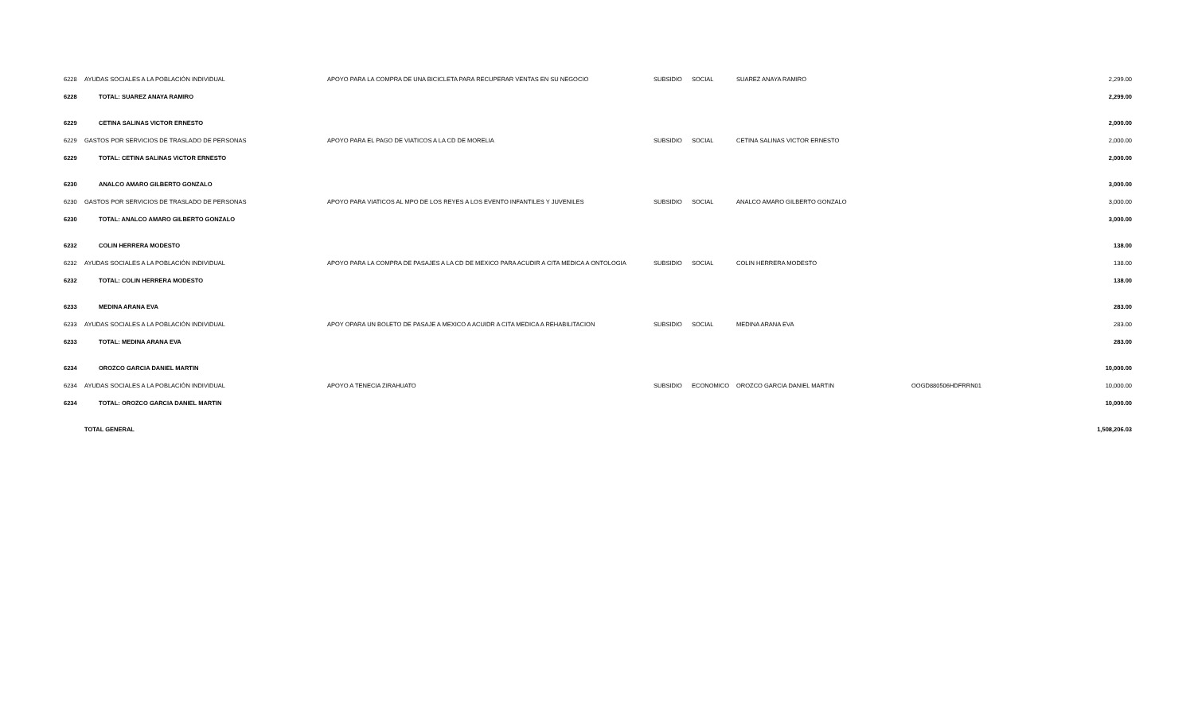| 6228 | AYUDAS SOCIALES A LA POBLACIÓN INDIVIDUAL | APOYO PARA LA COMPRA DE UNA BICICLETA PARA RECUPERAR VENTAS EN SU NEGOCIO | SUBSIDIO | SOCIAL | SUAREZ ANAYA RAMIRO | | 2,299.00 |
| 6228 | TOTAL: SUAREZ ANAYA RAMIRO | | | | | | 2,299.00 |
| 6229 | CETINA SALINAS VICTOR ERNESTO | | | | | | 2,000.00 |
| 6229 | GASTOS POR SERVICIOS DE TRASLADO DE PERSONAS | APOYO PARA EL PAGO DE VIATICOS A LA CD DE MORELIA | SUBSIDIO | SOCIAL | CETINA SALINAS VICTOR ERNESTO | | 2,000.00 |
| 6229 | TOTAL: CETINA SALINAS VICTOR ERNESTO | | | | | | 2,000.00 |
| 6230 | ANALCO AMARO GILBERTO GONZALO | | | | | | 3,000.00 |
| 6230 | GASTOS POR SERVICIOS DE TRASLADO DE PERSONAS | APOYO PARA VIATICOS AL MPO DE LOS REYES A LOS EVENTO INFANTILES Y JUVENILES | SUBSIDIO | SOCIAL | ANALCO AMARO GILBERTO GONZALO | | 3,000.00 |
| 6230 | TOTAL: ANALCO AMARO GILBERTO GONZALO | | | | | | 3,000.00 |
| 6232 | COLIN HERRERA MODESTO | | | | | | 138.00 |
| 6232 | AYUDAS SOCIALES A LA POBLACIÓN INDIVIDUAL | APOYO PARA LA COMPRA DE PASAJES A LA CD DE MEXICO PARA ACUDIR A CITA MEDICA A ONTOLOGIA | SUBSIDIO | SOCIAL | COLIN HERRERA MODESTO | | 138.00 |
| 6232 | TOTAL: COLIN HERRERA MODESTO | | | | | | 138.00 |
| 6233 | MEDINA ARANA EVA | | | | | | 283.00 |
| 6233 | AYUDAS SOCIALES A LA POBLACIÓN INDIVIDUAL | APOY OPARA UN BOLETO DE PASAJE A MEXICO A ACUIDR A CITA MEDICA A REHABILITACION | SUBSIDIO | SOCIAL | MEDINA ARANA EVA | | 283.00 |
| 6233 | TOTAL: MEDINA ARANA EVA | | | | | | 283.00 |
| 6234 | OROZCO GARCIA DANIEL MARTIN | | | | | | 10,000.00 |
| 6234 | AYUDAS SOCIALES A LA POBLACIÓN INDIVIDUAL | APOYO A TENECIA ZIRAHUATO | SUBSIDIO | ECONOMICO | OROZCO GARCIA DANIEL MARTIN | OOGD880506HDFRRN01 | 10,000.00 |
| 6234 | TOTAL: OROZCO GARCIA DANIEL MARTIN | | | | | | 10,000.00 |
| | TOTAL GENERAL | | | | | | 1,508,206.03 |